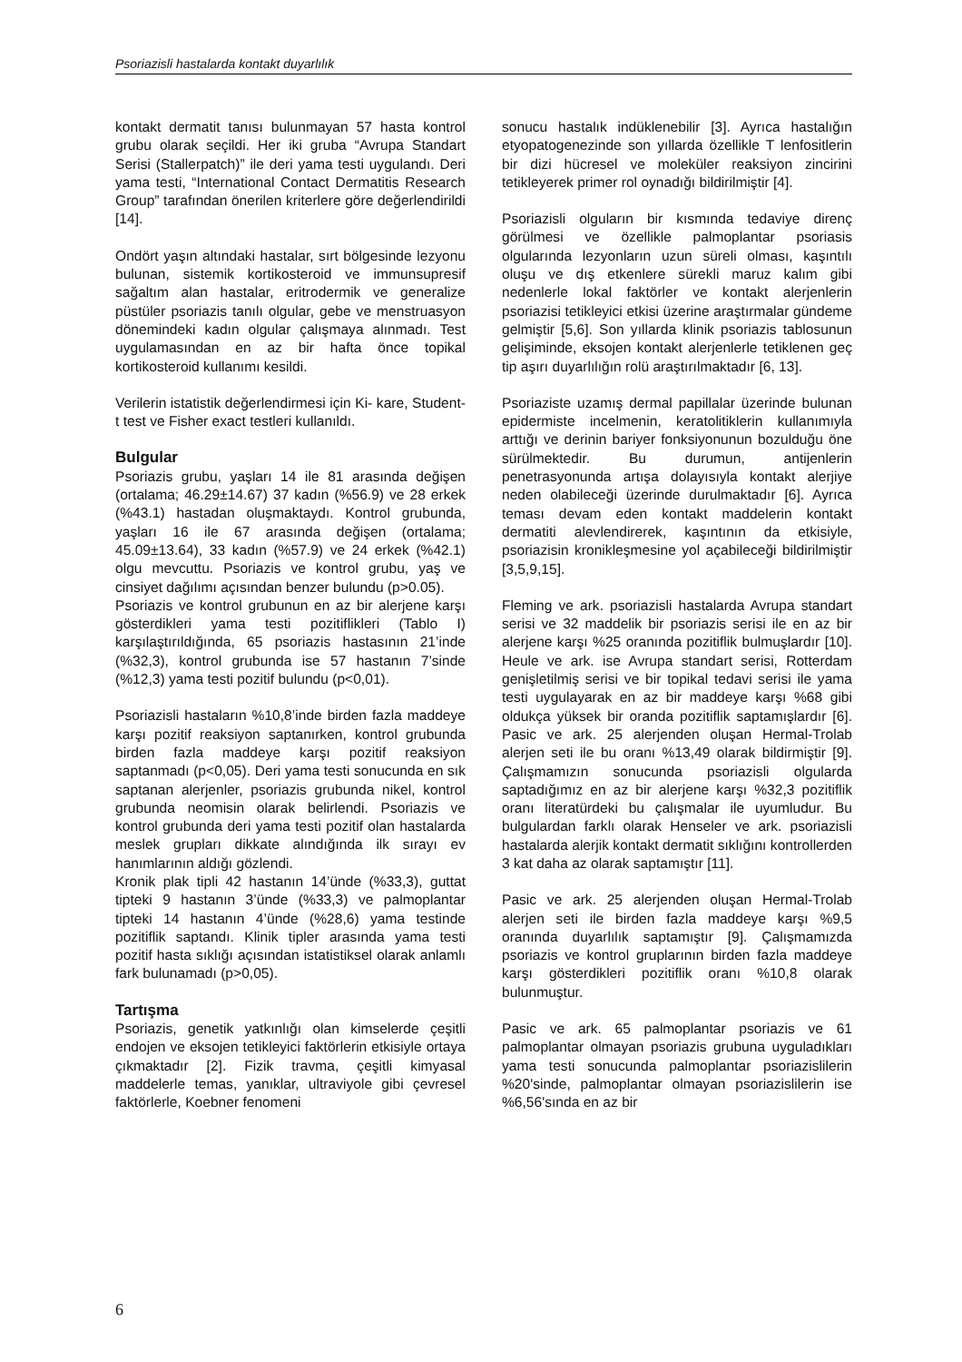Psoriazisli hastalarda kontakt duyarlılık
kontakt dermatit tanısı bulunmayan 57 hasta kontrol grubu olarak seçildi. Her iki gruba “Avrupa Standart Serisi (Stallerpatch)” ile deri yama testi uygulandı. Deri yama testi, “International Contact Dermatitis Research Group” tarafından önerilen kriterlere göre değerlendirildi [14].
Ondört yaşın altındaki hastalar, sırt bölgesinde lezyonu bulunan, sistemik kortikosteroid ve immunsupresif sağaltım alan hastalar, eritrodermik ve generalize püstüler psoriazis tanılı olgular, gebe ve menstruasyon dönemindeki kadın olgular çalışmaya alınmadı. Test uygulamasından en az bir hafta önce topikal kortikosteroid kullanımı kesildi.
Verilerin istatistik değerlendirmesi için Ki- kare, Student- t test ve Fisher exact testleri kullanıldı.
Bulgular
Psoriazis grubu, yaşları 14 ile 81 arasında değişen (ortalama; 46.29±14.67) 37 kadın (%56.9) ve 28 erkek (%43.1) hastadan oluşmaktaydı. Kontrol grubunda, yaşları 16 ile 67 arasında değişen (ortalama; 45.09±13.64), 33 kadın (%57.9) ve 24 erkek (%42.1) olgu mevcuttu. Psoriazis ve kontrol grubu, yaş ve cinsiyet dağılımı açısından benzer bulundu (p>0.05).
Psoriazis ve kontrol grubunun en az bir alerjene karşı gösterdikleri yama testi pozitiflikleri (Tablo I) karşılaştırıldığında, 65 psoriazis hastasının 21’inde (%32,3), kontrol grubunda ise 57 hastanın 7’sinde (%12,3) yama testi pozitif bulundu (p<0,01).
Psoriazisli hastaların %10,8’inde birden fazla maddeye karşı pozitif reaksiyon saptanırken, kontrol grubunda birden fazla maddeye karşı pozitif reaksiyon saptanmadı (p<0,05). Deri yama testi sonucunda en sık saptanan alerjenler, psoriazis grubunda nikel, kontrol grubunda neomisin olarak belirlendi. Psoriazis ve kontrol grubunda deri yama testi pozitif olan hastalarda meslek grupları dikkate alındığında ilk sırayı ev hanımlarının aldığı gözlendi.
Kronik plak tipli 42 hastanın 14’ünde (%33,3), guttat tipteki 9 hastanın 3’ünde (%33,3) ve palmoplantar tipteki 14 hastanın 4’ünde (%28,6) yama testinde pozitiflik saptandı. Klinik tipler arasında yama testi pozitif hasta sıklığı açısından istatistiksel olarak anlamlı fark bulunamadı (p>0,05).
Tartışma
Psoriazis, genetik yatkınlığı olan kimselerde çeşitli endojen ve eksojen tetikleyici faktörlerin etkisiyle ortaya çıkmaktadır [2]. Fizik travma, çeşitli kimyasal maddelerle temas, yanıklar, ultraviyole gibi çevresel faktörlerle, Koebner fenomeni
sonucu hastalık indüklenebilir [3]. Ayrıca hastalığın etyopatogenezinde son yıllarda özellikle T lenfositlerin bir dizi hücresel ve moleküler reaksiyon zincirini tetikleyerek primer rol oynadığı bildirilmiştir [4].
Psoriazisli olguların bir kısmında tedaviye direnç görülmesi ve özellikle palmoplantar psoriasis olgularında lezyonların uzun süreli olması, kaşıntılı oluşu ve dış etkenlere sürekli maruz kalım gibi nedenlerle lokal faktörler ve kontakt alerjenlerin psoriazisi tetikleyici etkisi üzerine araştırmalar gündeme gelmiştir [5,6]. Son yıllarda klinik psoriazis tablosunun gelişiminde, eksojen kontakt alerjenlerle tetiklenen geç tip aşırı duyarlılığın rolü araştırılmaktadır [6, 13].
Psoriaziste uzamış dermal papillalar üzerinde bulunan epidermiste incelmenin, keratolitiklerin kullanımıyla arttığı ve derinin bariyer fonksiyonunun bozulduğu öne sürülmektedir. Bu durumun, antijenlerin penetrasyonunda artışa dolayısıyla kontakt alerjiye neden olabileceği üzerinde durulmaktadır [6]. Ayrıca teması devam eden kontakt maddelerin kontakt dermatiti alevlendirerek, kaşıntının da etkisiyle, psoriazisin kronikleşmesine yol açabileceği bildirilmiştir [3,5,9,15].
Fleming ve ark. psoriazisli hastalarda Avrupa standart serisi ve 32 maddelik bir psoriazis serisi ile en az bir alerjene karşı %25 oranında pozitiflik bulmuşlardır [10]. Heule ve ark. ise Avrupa standart serisi, Rotterdam genişletilmiş serisi ve bir topikal tedavi serisi ile yama testi uygulayarak en az bir maddeye karşı %68 gibi oldukça yüksek bir oranda pozitiflik saptamışlardır [6]. Pasic ve ark. 25 alerjenden oluşan Hermal-Trolab alerjen seti ile bu oranı %13,49 olarak bildirmiştir [9]. Çalışmamızın sonucunda psoriazisli olgularda saptadığımız en az bir alerjene karşı %32,3 pozitiflik oranı literatürdeki bu çalışmalar ile uyumludur. Bu bulgulardan farklı olarak Henseler ve ark. psoriazisli hastalarda alerjik kontakt dermatit sıklığını kontrollerden 3 kat daha az olarak saptamıştır [11].
Pasic ve ark. 25 alerjenden oluşan Hermal-Trolab alerjen seti ile birden fazla maddeye karşı %9,5 oranında duyarlılık saptamıştır [9]. Çalışmamızda psoriazis ve kontrol gruplarının birden fazla maddeye karşı gösterdikleri pozitiflik oranı %10,8 olarak bulunmuştur.
Pasic ve ark. 65 palmoplantar psoriazis ve 61 palmoplantar olmayan psoriazis grubuna uyguladıkları yama testi sonucunda palmoplantar psoriazislilerin %20'sinde, palmoplantar olmayan psoriazislilerin ise %6,56'sında en az bir
6